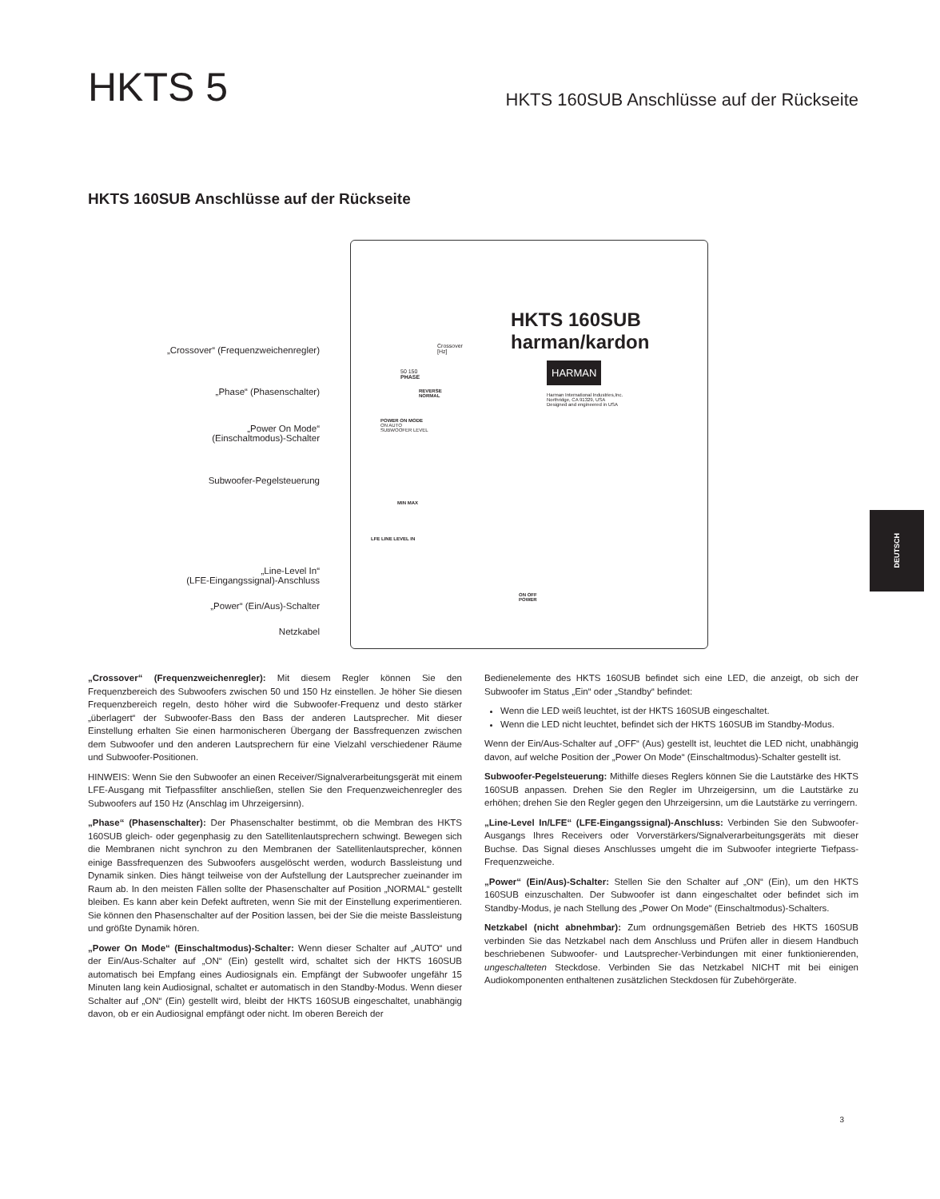HKTS 5
HKTS 160SUB Anschlüsse auf der Rückseite
HKTS 160SUB Anschlüsse auf der Rückseite
„Crossover“ (Frequenzweichenregler)
„Phase“ (Phasenschalter)
„Power On Mode“
(Einschaltmodus)-Schalter
Subwoofer-Pegelsteuerung
„Line-Level In“
(LFE-Eingangssignal)-Anschluss
„Power“ (Ein/Aus)-Schalter
Netzkabel
HKTS 160SUB
harman/kardon
HARMAN
Harman International Industries,Inc.
Northridge, CA 91329, USA
Designed and engineered in USA
Crossover
[Hz]
50 150
PHASE
REVERSE
NORMAL
POWER ON MODE
ON AUTO
SUBWOOFER LEVEL
MIN MAX
LFE LINE LEVEL IN
ON OFF
POWER
„Crossover“ (Frequenzweichenregler): Mit diesem Regler können Sie den Frequenzbereich des Subwoofers zwischen 50 und 150 Hz einstellen. Je höher Sie diesen Frequenzbereich regeln, desto höher wird die Subwoofer-Frequenz und desto stärker „überlagert“ der Subwoofer-Bass den Bass der anderen Lautsprecher. Mit dieser Einstellung erhalten Sie einen harmonischeren Übergang der Bassfrequenzen zwischen dem Subwoofer und den anderen Lautsprechern für eine Vielzahl verschiedener Räume und Subwoofer-Positionen.
HINWEIS: Wenn Sie den Subwoofer an einen Receiver/Signalverarbeitungsgerät mit einem LFE-Ausgang mit Tiefpassfilter anschließen, stellen Sie den Frequenzweichenregler des Subwoofers auf 150 Hz (Anschlag im Uhrzeigersinn).
„Phase“ (Phasenschalter): Der Phasenschalter bestimmt, ob die Membran des HKTS 160SUB gleich- oder gegenphasig zu den Satellitenlautsprechern schwingt. Bewegen sich die Membranen nicht synchron zu den Membranen der Satellitenlautsprecher, können einige Bassfrequenzen des Subwoofers ausgelöscht werden, wodurch Bassleistung und Dynamik sinken. Dies hängt teilweise von der Aufstellung der Lautsprecher zueinander im Raum ab. In den meisten Fällen sollte der Phasenschalter auf Position „NORMAL“ gestellt bleiben. Es kann aber kein Defekt auftreten, wenn Sie mit der Einstellung experimentieren. Sie können den Phasenschalter auf der Position lassen, bei der Sie die meiste Bassleistung und größte Dynamik hören.
„Power On Mode“ (Einschaltmodus)-Schalter: Wenn dieser Schalter auf „AUTO“ und der Ein/Aus-Schalter auf „ON“ (Ein) gestellt wird, schaltet sich der HKTS 160SUB automatisch bei Empfang eines Audiosignals ein. Empfängt der Subwoofer ungefähr 15 Minuten lang kein Audiosignal, schaltet er automatisch in den Standby-Modus. Wenn dieser Schalter auf „ON“ (Ein) gestellt wird, bleibt der HKTS 160SUB eingeschaltet, unabhängig davon, ob er ein Audiosignal empfängt oder nicht. Im oberen Bereich der
Bedienelemente des HKTS 160SUB befindet sich eine LED, die anzeigt, ob sich der Subwoofer im Status „Ein“ oder „Standby“ befindet:
Wenn die LED weiß leuchtet, ist der HKTS 160SUB eingeschaltet.
Wenn die LED nicht leuchtet, befindet sich der HKTS 160SUB im Standby-Modus.
Wenn der Ein/Aus-Schalter auf „OFF“ (Aus) gestellt ist, leuchtet die LED nicht, unabhängig davon, auf welche Position der „Power On Mode“ (Einschaltmodus)-Schalter gestellt ist.
Subwoofer-Pegelsteuerung: Mithilfe dieses Reglers können Sie die Lautstärke des HKTS 160SUB anpassen. Drehen Sie den Regler im Uhrzeigersinn, um die Lautstärke zu erhöhen; drehen Sie den Regler gegen den Uhrzeigersinn, um die Lautstärke zu verringern.
„Line-Level In/LFE“ (LFE-Eingangssignal)-Anschluss: Verbinden Sie den Subwoofer-Ausgangs Ihres Receivers oder Vorverstärkers/Signalverarbeitungsgeräts mit dieser Buchse. Das Signal dieses Anschlusses umgeht die im Subwoofer integrierte Tiefpass-Frequenzweiche.
„Power“ (Ein/Aus)-Schalter: Stellen Sie den Schalter auf „ON“ (Ein), um den HKTS 160SUB einzuschalten. Der Subwoofer ist dann eingeschaltet oder befindet sich im Standby-Modus, je nach Stellung des „Power On Mode“ (Einschaltmodus)-Schalters.
Netzkabel (nicht abnehmbar): Zum ordnungsgemäßen Betrieb des HKTS 160SUB verbinden Sie das Netzkabel nach dem Anschluss und Prüfen aller in diesem Handbuch beschriebenen Subwoofer- und Lautsprecher-Verbindungen mit einer funktionierenden, ungeschalteten Steckdose. Verbinden Sie das Netzkabel NICHT mit bei einigen Audiokomponenten enthaltenen zusätzlichen Steckdosen für Zubehörgeräte.
DEUTSCH
3